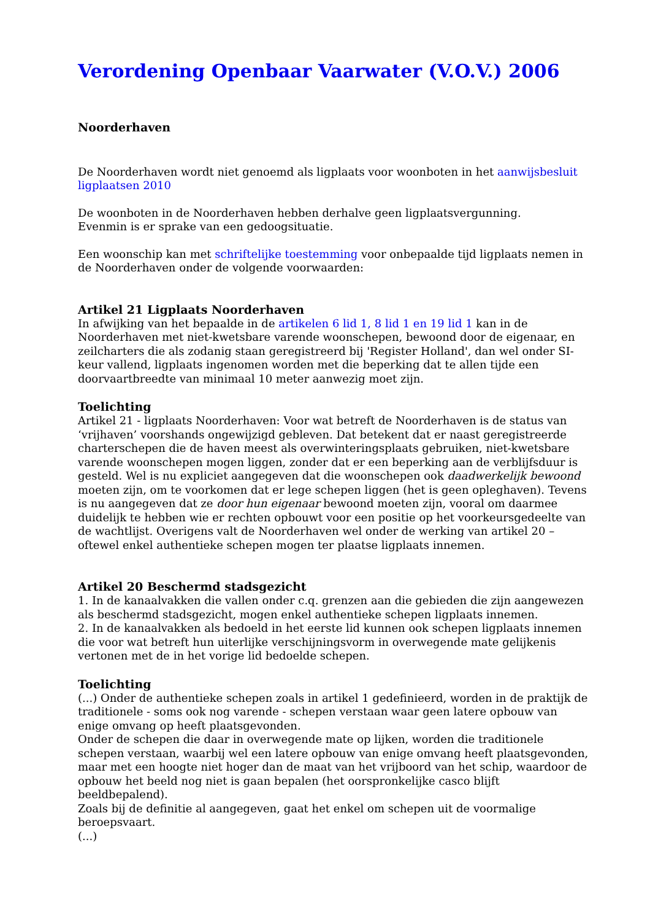Verordening Openbaar Vaarwater (V.O.V.) 2006
Noorderhaven
De Noorderhaven wordt niet genoemd als ligplaats voor woonboten in het aanwijsbesluit ligplaatsen 2010
De woonboten in de Noorderhaven hebben derhalve geen ligplaatsvergunning.
Evenmin is er sprake van een gedoogsituatie.
Een woonschip kan met schriftelijke toestemming voor onbepaalde tijd ligplaats nemen in de Noorderhaven onder de volgende voorwaarden:
Artikel 21 Ligplaats Noorderhaven
In afwijking van het bepaalde in de artikelen 6 lid 1, 8 lid 1 en 19 lid 1 kan in de Noorderhaven met niet-kwetsbare varende woonschepen, bewoond door de eigenaar, en zeilcharters die als zodanig staan geregistreerd bij 'Register Holland', dan wel onder SI-keur vallend, ligplaats ingenomen worden met die beperking dat te allen tijde een doorvaartbreedte van minimaal 10 meter aanwezig moet zijn.
Toelichting
Artikel 21 - ligplaats Noorderhaven: Voor wat betreft de Noorderhaven is de status van ‘vrijhaven’ voorshands ongewijzigd gebleven. Dat betekent dat er naast geregistreerde charterschepen die de haven meest als overwinteringsplaats gebruiken, niet-kwetsbare varende woonschepen mogen liggen, zonder dat er een beperking aan de verblijfsduur is gesteld. Wel is nu expliciet aangegeven dat die woonschepen ook daadwerkelijk bewoond moeten zijn, om te voorkomen dat er lege schepen liggen (het is geen opleghaven). Tevens is nu aangegeven dat ze door hun eigenaar bewoond moeten zijn, vooral om daarmee duidelijk te hebben wie er rechten opbouwt voor een positie op het voorkeursgedeelte van de wachtlijst. Overigens valt de Noorderhaven wel onder de werking van artikel 20 – oftewel enkel authentieke schepen mogen ter plaatse ligplaats innemen.
Artikel 20 Beschermd stadsgezicht
1. In de kanaalvakken die vallen onder c.q. grenzen aan die gebieden die zijn aangewezen als beschermd stadsgezicht, mogen enkel authentieke schepen ligplaats innemen.
2. In de kanaalvakken als bedoeld in het eerste lid kunnen ook schepen ligplaats innemen die voor wat betreft hun uiterlijke verschijningsvorm in overwegende mate gelijkenis vertonen met de in het vorige lid bedoelde schepen.
Toelichting
(...) Onder de authentieke schepen zoals in artikel 1 gedefinieerd, worden in de praktijk de traditionele - soms ook nog varende - schepen verstaan waar geen latere opbouw van enige omvang op heeft plaatsgevonden.
Onder de schepen die daar in overwegende mate op lijken, worden die traditionele schepen verstaan, waarbij wel een latere opbouw van enige omvang heeft plaatsgevonden, maar met een hoogte niet hoger dan de maat van het vrijboord van het schip, waardoor de opbouw het beeld nog niet is gaan bepalen (het oorspronkelijke casco blijft beeldbepalend).
Zoals bij de definitie al aangegeven, gaat het enkel om schepen uit de voormalige beroepsvaart.
(...)